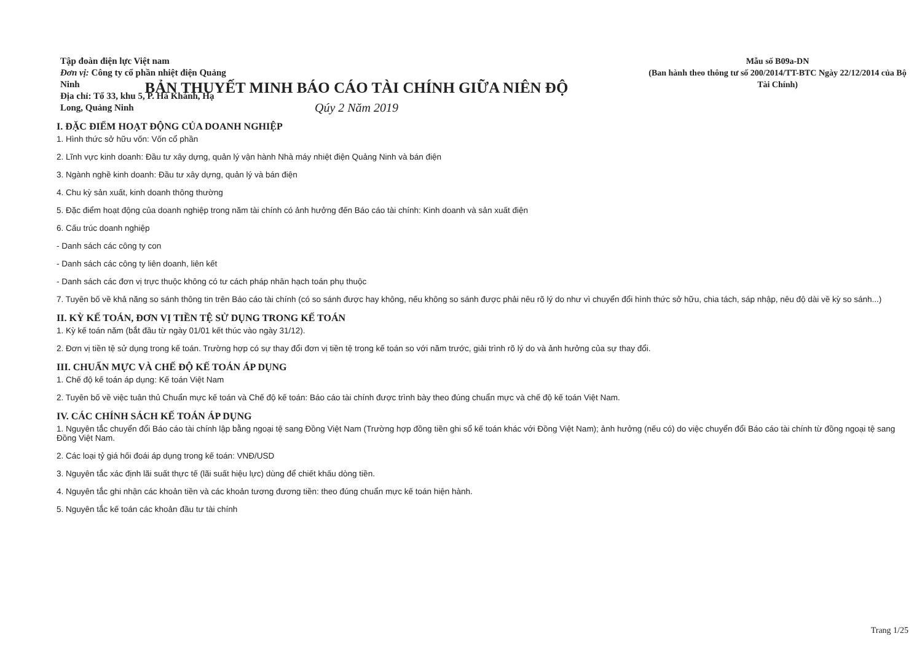Tập đoàn điện lực Việt nam
Đơn vị: Công ty cổ phần nhiệt điện Quảng Ninh
Địa chỉ: Tổ 33, khu 5, P. Hà Khánh, Hạ Long, Quảng Ninh
Mẫu số B09a-DN
(Ban hành theo thông tư số 200/2014/TT-BTC Ngày 22/12/2014 của Bộ Tài Chính)
BẢN THUYẾT MINH BÁO CÁO TÀI CHÍNH GIỮA NIÊN ĐỘ
Qúy 2 Năm 2019
I. ĐẶC ĐIỂM HOẠT ĐỘNG CỦA DOANH NGHIỆP
1. Hình thức sở hữu vốn: Vốn cổ phần
2. Lĩnh vực kinh doanh: Đầu tư xây dựng, quản lý vận hành Nhà máy nhiệt điện Quảng Ninh và bán điện
3. Ngành nghề kinh doanh: Đầu tư xây dựng, quản lý và bán điện
4. Chu kỳ sản xuất, kinh doanh thông thường
5. Đặc điểm hoạt động của doanh nghiệp trong năm tài chính có ảnh hưởng đến Báo cáo tài chính: Kinh doanh và sản xuất điện
6. Cấu trúc doanh nghiệp
- Danh sách các công ty con
- Danh sách các công ty liên doanh, liên kết
- Danh sách các đơn vị trực thuộc không có tư cách pháp nhân hạch toán phụ thuộc
7. Tuyên bố về khả năng so sánh thông tin trên Báo cáo tài chính (có so sánh được hay không, nếu không so sánh được phải nêu rõ lý do như vì chuyển đổi hình thức sở hữu, chia tách, sáp nhập, nêu độ dài về kỳ so sánh...)
II. KỲ KẾ TOÁN, ĐƠN VỊ TIỀN TỆ SỬ DỤNG TRONG KẾ TOÁN
1. Kỳ kế toán năm (bắt đầu từ ngày 01/01 kết thúc vào ngày 31/12).
2. Đơn vị tiền tệ sử dụng trong kế toán. Trường hợp có sự thay đổi đơn vị tiền tệ trong kế toán so với năm trước, giải trình rõ lý do và ảnh hưởng của sự thay đổi.
III. CHUẨN MỰC VÀ CHẾ ĐỘ KẾ TOÁN ÁP DỤNG
1. Chế độ kế toán áp dụng: Kế toán Việt Nam
2. Tuyên bố về việc tuân thủ Chuẩn mực kế toán và Chế độ kế toán: Báo cáo tài chính được trình bày theo đúng chuẩn mực và chế độ kế toán Việt Nam.
IV. CÁC CHÍNH SÁCH KẾ TOÁN ÁP DỤNG
1. Nguyên tắc chuyển đổi Báo cáo tài chính lập bằng ngoại tệ sang Đồng Việt Nam (Trường hợp đồng tiền ghi sổ kế toán khác với Đồng Việt Nam); ảnh hưởng (nếu có) do việc chuyển đổi Báo cáo tài chính từ đồng ngoại tệ sang Đồng Việt Nam.
2. Các loại tỷ giá hối đoái áp dụng trong kế toán: VNĐ/USD
3. Nguyên tắc xác định lãi suất thực tế (lãi suất hiệu lực) dùng để chiết khấu dòng tiền.
4. Nguyên tắc ghi nhận các khoản tiền và các khoản tương đương tiền: theo đúng chuẩn mực kế toán hiện hành.
5. Nguyên tắc kế toán các khoản đầu tư tài chính
Trang 1/25